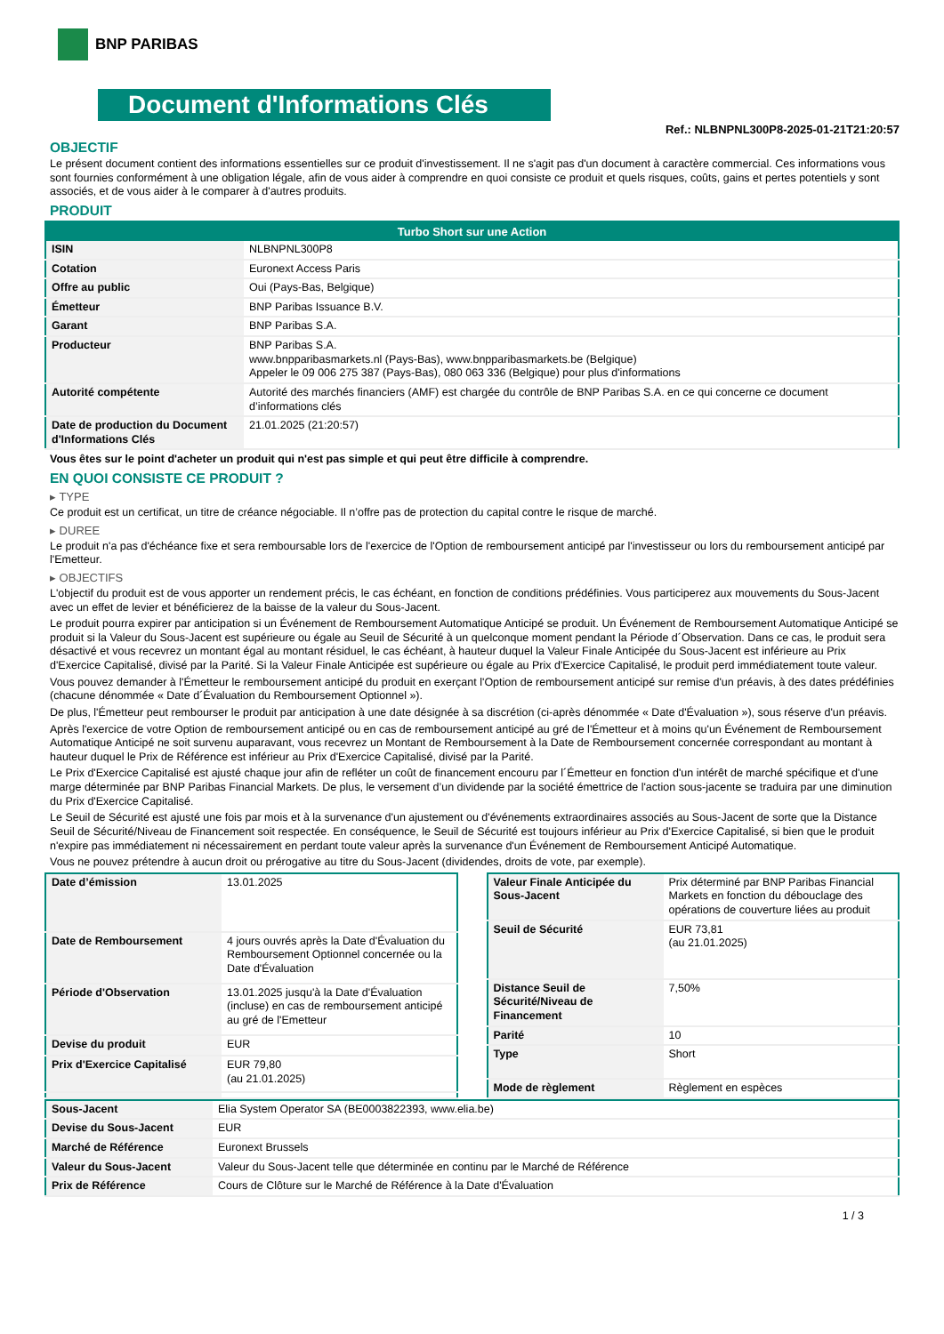BNP PARIBAS
Document d'Informations Clés
Ref.: NLBNPNL300P8-2025-01-21T21:20:57
OBJECTIF
Le présent document contient des informations essentielles sur ce produit d'investissement. Il ne s'agit pas d'un document à caractère commercial. Ces informations vous sont fournies conformément à une obligation légale, afin de vous aider à comprendre en quoi consiste ce produit et quels risques, coûts, gains et pertes potentiels y sont associés, et de vous aider à le comparer à d'autres produits.
PRODUIT
| Turbo Short sur une Action | |
| --- | --- |
| ISIN | NLBNPNL300P8 |
| Cotation | Euronext Access Paris |
| Offre au public | Oui (Pays-Bas, Belgique) |
| Émetteur | BNP Paribas Issuance B.V. |
| Garant | BNP Paribas S.A. |
| Producteur | BNP Paribas S.A. www.bnpparibasmarkets.nl (Pays-Bas), www.bnpparibasmarkets.be (Belgique) Appeler le 09 006 275 387 (Pays-Bas), 080 063 336 (Belgique) pour plus d'informations |
| Autorité compétente | Autorité des marchés financiers (AMF) est chargée du contrôle de BNP Paribas S.A. en ce qui concerne ce document d’informations clés |
| Date de production du Document d'Informations Clés | 21.01.2025 (21:20:57) |
Vous êtes sur le point d'acheter un produit qui n'est pas simple et qui peut être difficile à comprendre.
EN QUOI CONSISTE CE PRODUIT ?
▸ TYPE
Ce produit est un certificat, un titre de créance négociable. Il n’offre pas de protection du capital contre le risque de marché.
▸ DUREE
Le produit n'a pas d'échéance fixe et sera remboursable lors de l'exercice de l'Option de remboursement anticipé par l'investisseur ou lors du remboursement anticipé par l'Emetteur.
▸ OBJECTIFS
L'objectif du produit est de vous apporter un rendement précis, le cas échéant, en fonction de conditions prédéfinies. Vous participerez aux mouvements du Sous-Jacent avec un effet de levier et bénéficierez de la baisse de la valeur du Sous-Jacent.
Le produit pourra expirer par anticipation si un Événement de Remboursement Automatique Anticipé se produit. Un Événement de Remboursement Automatique Anticipé se produit si la Valeur du Sous-Jacent est supérieure ou égale au Seuil de Sécurité à un quelconque moment pendant la Période d´Observation. Dans ce cas, le produit sera désactivé et vous recevrez un montant égal au montant résiduel, le cas échéant, à hauteur duquel la Valeur Finale Anticipée du Sous-Jacent est inférieure au Prix d'Exercice Capitalisé, divisé par la Parité. Si la Valeur Finale Anticipée est supérieure ou égale au Prix d'Exercice Capitalisé, le produit perd immédiatement toute valeur.
Vous pouvez demander à l'Émetteur le remboursement anticipé du produit en exerçant l'Option de remboursement anticipé sur remise d'un préavis, à des dates prédéfinies (chacune dénommée « Date d´Évaluation du Remboursement Optionnel »).
De plus, l'Émetteur peut rembourser le produit par anticipation à une date désignée à sa discrétion (ci-après dénommée « Date d'Évaluation »), sous réserve d'un préavis.
Après l'exercice de votre Option de remboursement anticipé ou en cas de remboursement anticipé au gré de l'Émetteur et à moins qu'un Événement de Remboursement Automatique Anticipé ne soit survenu auparavant, vous recevrez un Montant de Remboursement à la Date de Remboursement concernée correspondant au montant à hauteur duquel le Prix de Référence est inférieur au Prix d'Exercice Capitalisé, divisé par la Parité.
Le Prix d'Exercice Capitalisé est ajusté chaque jour afin de refléter un coût de financement encouru par l´Émetteur en fonction d'un intérêt de marché spécifique et d'une marge déterminée par BNP Paribas Financial Markets. De plus, le versement d’un dividende par la société émettrice de l'action sous-jacente se traduira par une diminution du Prix d'Exercice Capitalisé.
Le Seuil de Sécurité est ajusté une fois par mois et à la survenance d'un ajustement ou d'événements extraordinaires associés au Sous-Jacent de sorte que la Distance Seuil de Sécurité/Niveau de Financement soit respectée. En conséquence, le Seuil de Sécurité est toujours inférieur au Prix d'Exercice Capitalisé, si bien que le produit n'expire pas immédiatement ni nécessairement en perdant toute valeur après la survenance d'un Événement de Remboursement Anticipé Automatique.
Vous ne pouvez prétendre à aucun droit ou prérogative au titre du Sous-Jacent (dividendes, droits de vote, par exemple).
| Date d’émission | 13.01.2025 |
| Date de Remboursement | 4 jours ouvrés après la Date d'Évaluation du Remboursement Optionnel concernée ou la Date d'Évaluation |
| Période d'Observation | 13.01.2025 jusqu'à la Date d'Évaluation (incluse) en cas de remboursement anticipé au gré de l'Emetteur |
| Devise du produit | EUR |
| Prix d'Exercice Capitalisé | EUR 79,80 (au 21.01.2025) |
| Valeur Finale Anticipée du Sous-Jacent | Prix déterminé par BNP Paribas Financial Markets en fonction du débouclage des opérations de couverture liées au produit |
| Seuil de Sécurité | EUR 73,81 (au 21.01.2025) |
| Distance Seuil de Sécurité/Niveau de Financement | 7,50% |
| Parité | 10 |
| Type | Short |
| Mode de règlement | Règlement en espèces |
| Sous-Jacent | Elia System Operator SA (BE0003822393, www.elia.be) |
| Devise du Sous-Jacent | EUR |
| Marché de Référence | Euronext Brussels |
| Valeur du Sous-Jacent | Valeur du Sous-Jacent telle que déterminée en continu par le Marché de Référence |
| Prix de Référence | Cours de Clôture sur le Marché de Référence à la Date d'Évaluation |
1 / 3